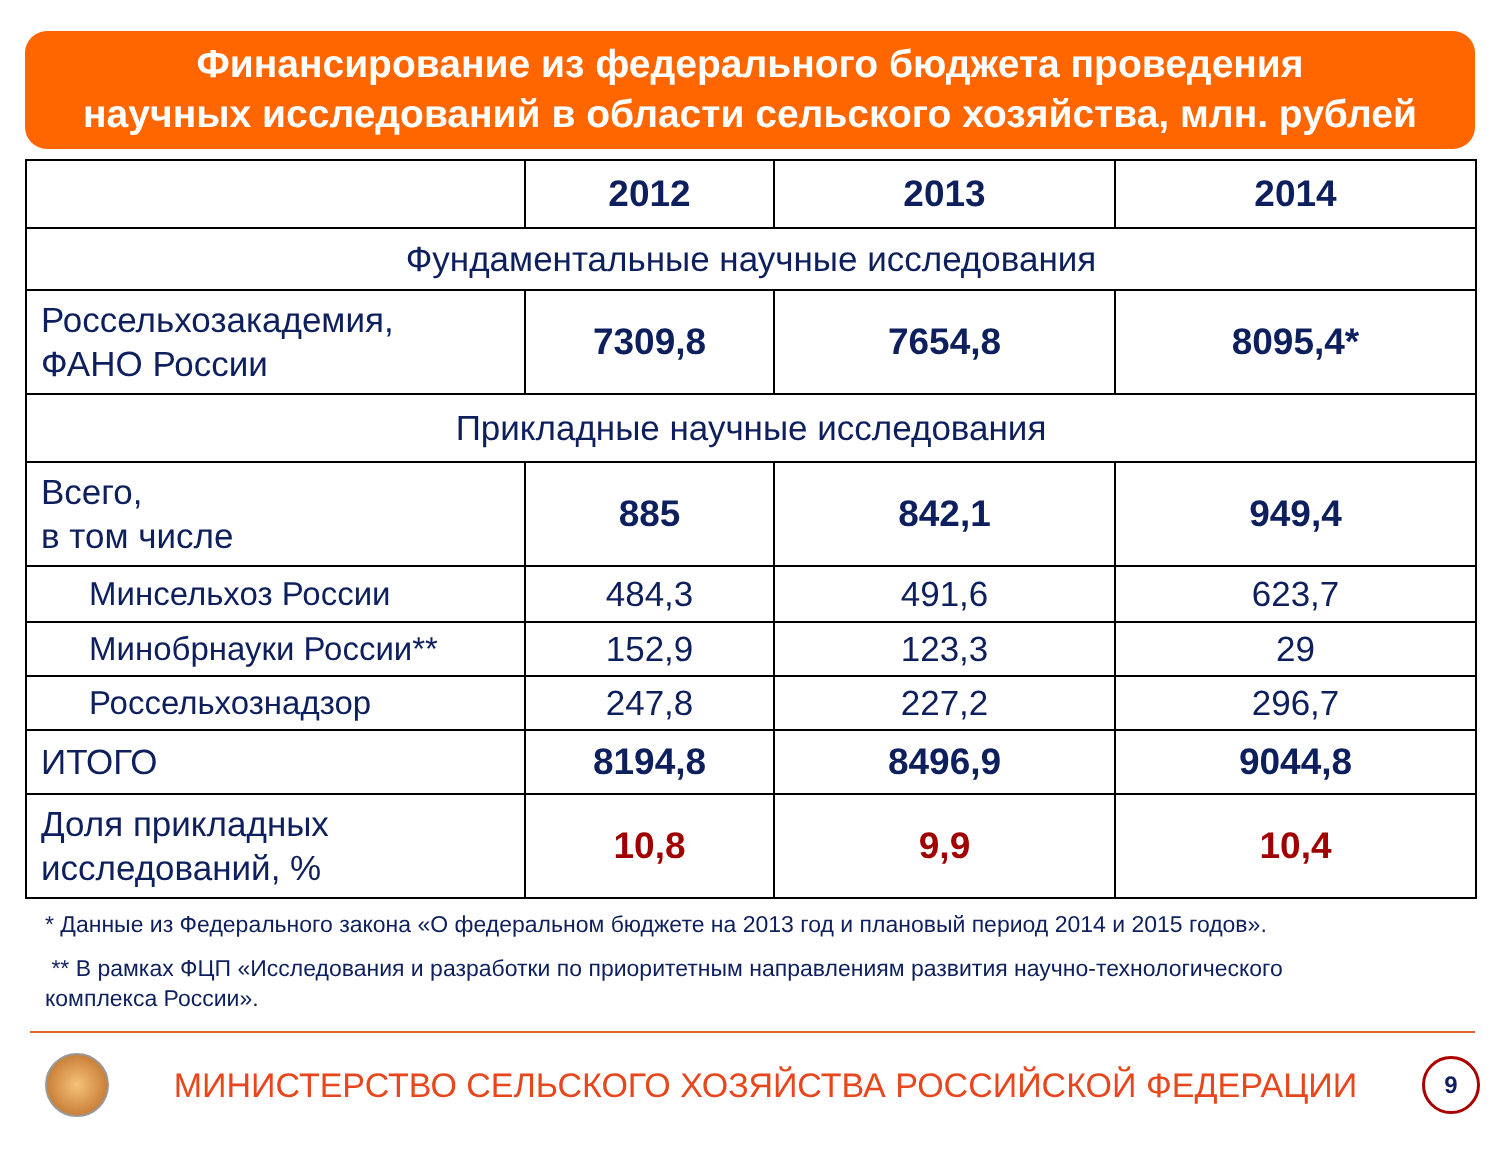Финансирование из федерального бюджета проведения
научных исследований в области сельского хозяйства, млн. рублей
| | 2012 | 2013 | 2014 |
| --- | --- | --- | --- |
| Фундаментальные научные исследования | | | |
| Россельхозакадемия, ФАНО России | 7309,8 | 7654,8 | 8095,4* |
| Прикладные научные исследования | | | |
| Всего, в том числе | 885 | 842,1 | 949,4 |
| Минсельхоз России | 484,3 | 491,6 | 623,7 |
| Минобрнауки России** | 152,9 | 123,3 | 29 |
| Россельхознадзор | 247,8 | 227,2 | 296,7 |
| ИТОГО | 8194,8 | 8496,9 | 9044,8 |
| Доля прикладных исследований, % | 10,8 | 9,9 | 10,4 |
* Данные из Федерального закона «О федеральном бюджете на 2013 год и плановый период 2014 и 2015 годов».
** В рамках ФЦП «Исследования и разработки по приоритетным направлениям развития научно-технологического
комплекса России».
МИНИСТЕРСТВО СЕЛЬСКОГО ХОЗЯЙСТВА РОССИЙСКОЙ ФЕДЕРАЦИИ
9